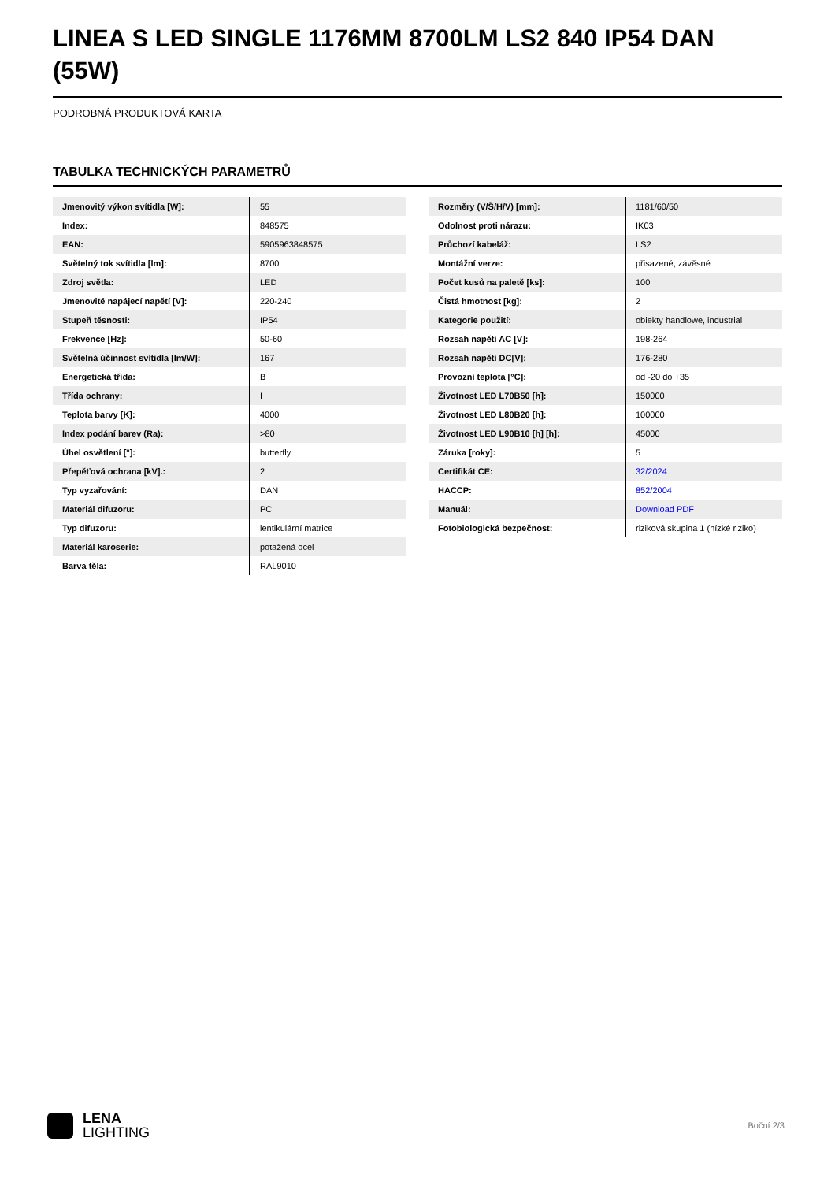LINEA S LED SINGLE 1176MM 8700LM LS2 840 IP54 DAN (55W)
PODROBNÁ PRODUKTOVÁ KARTA
TABULKA TECHNICKÝCH PARAMETRŮ
| Jmenovitý výkon svítidla [W]: | 55 |
| Index: | 848575 |
| EAN: | 5905963848575 |
| Světelný tok svítidla [lm]: | 8700 |
| Zdroj světla: | LED |
| Jmenovité napájecí napětí [V]: | 220-240 |
| Stupeň těsnosti: | IP54 |
| Frekvence [Hz]: | 50-60 |
| Světelná účinnost svítidla [lm/W]: | 167 |
| Energetická třída: | B |
| Třída ochrany: | I |
| Teplota barvy [K]: | 4000 |
| Index podání barev (Ra): | >80 |
| Úhel osvětlení [°]: | butterfly |
| Přepěťová ochrana [kV].: | 2 |
| Typ vyzařování: | DAN |
| Materiál difuzoru: | PC |
| Typ difuzoru: | lentikulární matrice |
| Materiál karoserie: | potažená ocel |
| Barva těla: | RAL9010 |
| Rozměry (V/Š/H/V) [mm]: | 1181/60/50 |
| Odolnost proti nárazu: | IK03 |
| Průchozí kabeláž: | LS2 |
| Montážní verze: | přisazené, závěsné |
| Počet kusů na paletě [ks]: | 100 |
| Čistá hmotnost [kg]: | 2 |
| Kategorie použití: | obiekty handlowe, industrial |
| Rozsah napětí AC [V]: | 198-264 |
| Rozsah napětí DC[V]: | 176-280 |
| Provozní teplota [°C]: | od -20 do +35 |
| Životnost LED L70B50 [h]: | 150000 |
| Životnost LED L80B20 [h]: | 100000 |
| Životnost LED L90B10 [h] [h]: | 45000 |
| Záruka [roky]: | 5 |
| Certifikát CE: | 32/2024 |
| HACCP: | 852/2004 |
| Manuál: | Download PDF |
| Fotobiologická bezpečnost: | riziková skupina 1 (nízké riziko) |
LENA
LIGHTING
Boční 2/3